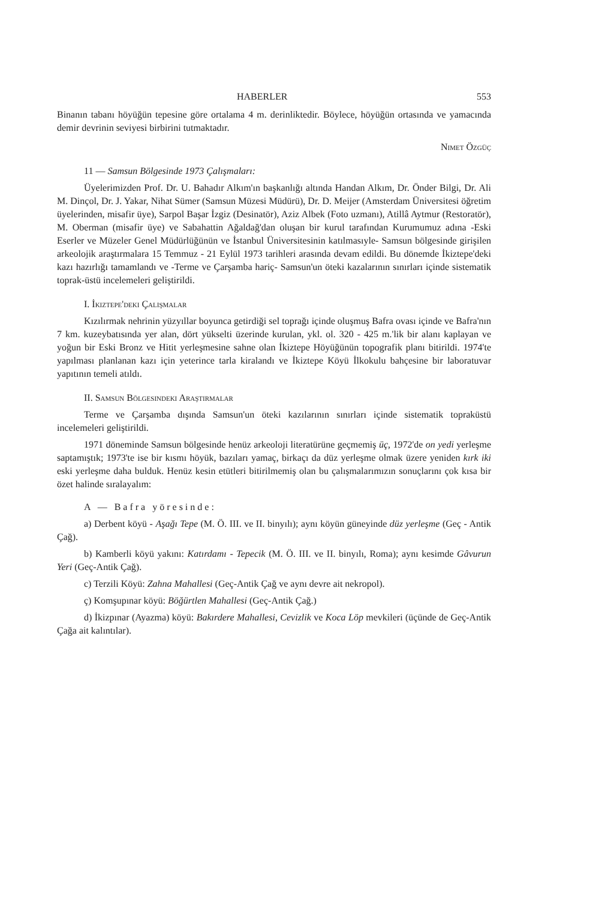HABERLER 553
Binanın tabanı höyüğün tepesine göre ortalama 4 m. derinliktedir. Böylece, höyüğün ortasında ve yamacında demir devrinin seviyesi birbirini tutmaktadır.
Nimet Özgüç
11 — Samsun Bölgesinde 1973 Çalışmaları:
Üyelerimizden Prof. Dr. U. Bahadır Alkım'ın başkanlığı altında Handan Alkım, Dr. Önder Bilgi, Dr. Ali M. Dinçol, Dr. J. Yakar, Nihat Sümer (Samsun Müzesi Müdürü), Dr. D. Meijer (Amsterdam Üniversitesi öğretim üyelerinden, misafir üye), Sarpol Başar İzgiz (Desinatör), Aziz Albek (Foto uzmanı), Atillâ Aytmur (Restoratör), M. Oberman (misafir üye) ve Sabahattin Ağaldağ'dan oluşan bir kurul tarafından Kurumumuz adına -Eski Eserler ve Müzeler Genel Müdürlüğünün ve İstanbul Üniversitesinin katılmasıyle- Samsun bölgesinde girişilen arkeolojik araştırmalara 15 Temmuz - 21 Eylül 1973 tarihleri arasında devam edildi. Bu dönemde İkiztepe'deki kazı hazırlığı tamamlandı ve -Terme ve Çarşamba hariç- Samsun'un öteki kazalarının sınırları içinde sistematik toprak-üstü incelemeleri geliştirildi.
I. İkiztepe'deki Çalışmalar
Kızılırmak nehrinin yüzyıllar boyunca getirdiği sel toprağı içinde oluşmuş Bafra ovası içinde ve Bafra'nın 7 km. kuzeybatısında yer alan, dört yükselti üzerinde kurulan, ykl. ol. 320 - 425 m.'lik bir alanı kaplayan ve yoğun bir Eski Bronz ve Hitit yerleşmesine sahne olan İkiztepe Höyüğünün topografik planı bitirildi. 1974'te yapılması planlanan kazı için yeterince tarla kiralandı ve İkiztepe Köyü İlkokulu bahçesine bir laboratuvar yapıtının temeli atıldı.
II. Samsun Bölgesindeki Araştırmalar
Terme ve Çarşamba dışında Samsun'un öteki kazılarının sınırları içinde sistematik topraküstü incelemeleri geliştirildi.
1971 döneminde Samsun bölgesinde henüz arkeoloji literatürüne geçmemiş üç, 1972'de on yedi yerleşme saptamıştık; 1973'te ise bir kısmı höyük, bazıları yamaç, birkaçı da düz yerleşme olmak üzere yeniden kırk iki eski yerleşme daha bulduk. Henüz kesin etütleri bitirilmemiş olan bu çalışmalarımızın sonuçlarını çok kısa bir özet halinde sıralayalım:
A — Bafra yöresinde:
a) Derbent köyü - Aşağı Tepe (M. Ö. III. ve II. binyılı); aynı köyün güneyinde düz yerleşme (Geç - Antik Çağ).
b) Kamberli köyü yakını: Katırdamı - Tepecik (M. Ö. III. ve II. binyılı, Roma); aynı kesimde Gâvurun Yeri (Geç-Antik Çağ).
c) Terzili Köyü: Zahna Mahallesi (Geç-Antik Çağ ve aynı devre ait nekropol).
ç) Komşupınar köyü: Böğürtlen Mahallesi (Geç-Antik Çağ.)
d) İkizpınar (Ayazma) köyü: Bakırdere Mahallesi, Cevizlik ve Koca Löp mevkileri (üçünde de Geç-Antik Çağa ait kalıntılar).